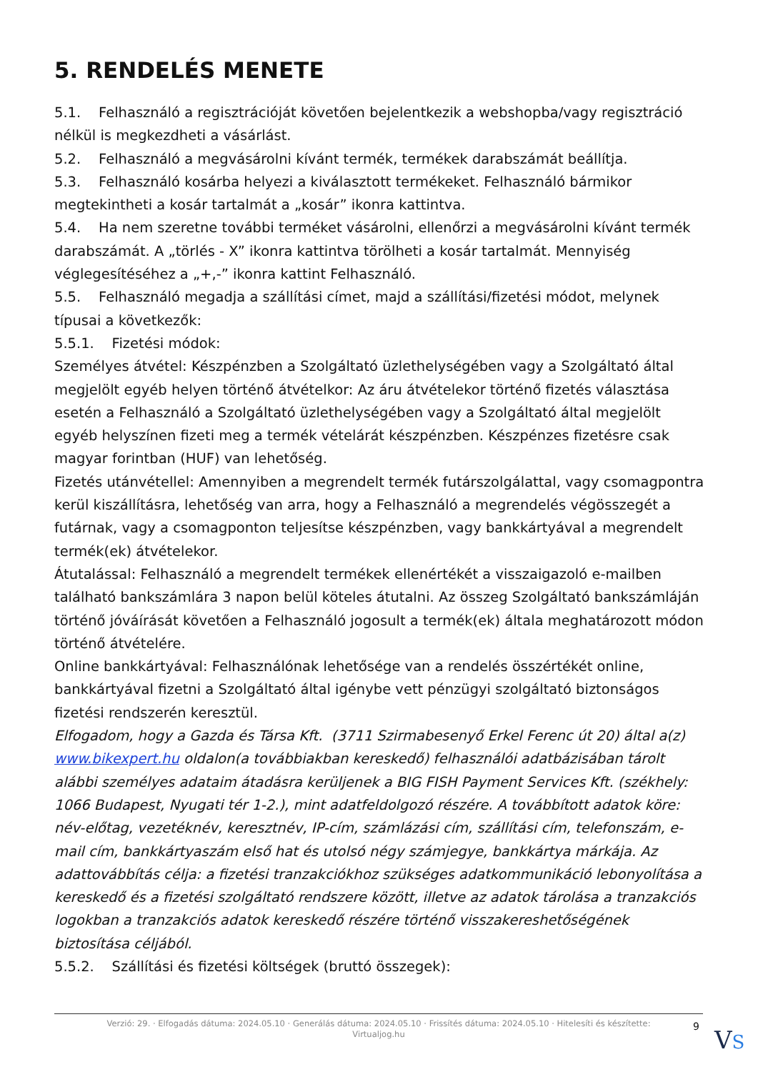5. RENDELÉS MENETE
5.1. Felhasználó a regisztrációját követően bejelentkezik a webshopba/vagy regisztráció nélkül is megkezdheti a vásárlást.
5.2. Felhasználó a megvásárolni kívánt termék, termékek darabszámát beállítja.
5.3. Felhasználó kosárba helyezi a kiválasztott termékeket. Felhasználó bármikor megtekintheti a kosár tartalmát a „kosár” ikonra kattintva.
5.4. Ha nem szeretne további terméket vásárolni, ellenőrzi a megvásárolni kívánt termék darabszámát. A „törlés - X” ikonra kattintva törölheti a kosár tartalmát. Mennyiség véglegesítéséhez a „+,-” ikonra kattint Felhasználó.
5.5. Felhasználó megadja a szállítási címet, majd a szállítási/fizetési módot, melynek típusai a következők:
5.5.1. Fizetési módok:
Személyes átvétel: Készpénzben a Szolgáltató üzlethelységében vagy a Szolgáltató által megjelölt egyéb helyen történő átvételkor: Az áru átvételekor történő fizetés választása esetén a Felhasználó a Szolgáltató üzlethelységében vagy a Szolgáltató által megjelölt egyéb helyszínen fizeti meg a termék vételárát készpénzben. Készpénzes fizetésre csak magyar forintban (HUF) van lehetőség.
Fizetés utánvétellel: Amennyiben a megrendelt termék futárszolgálattal, vagy csomagpontra kerül kiszállításra, lehetőség van arra, hogy a Felhasználó a megrendelés végösszegét a futárnak, vagy a csomagponton teljesítse készpénzben, vagy bankkártyával a megrendelt termék(ek) átvételekor.
Átutalással: Felhasználó a megrendelt termékek ellenértékét a visszaigazoló e-mailben található bankszámlára 3 napon belül köteles átutalni. Az összeg Szolgáltató bankszámláján történő jóváírását követően a Felhasználó jogosult a termék(ek) általa meghatározott módon történő átvételére.
Online bankkártyával: Felhasználónak lehetősége van a rendelés összértékét online, bankkártyával fizetni a Szolgáltató által igénybe vett pénzügyi szolgáltató biztonságos fizetési rendszerén keresztül.
Elfogadom, hogy a Gazda és Társa Kft. (3711 Szirmabesenyő Erkel Ferenc út 20) által a(z) www.bikexpert.hu oldalon(a továbbiakban kereskedő) felhasználói adatbázisában tárolt alábbi személyes adataim átadásra kerüljenek a BIG FISH Payment Services Kft. (székhely: 1066 Budapest, Nyugati tér 1-2.), mint adatfeldolgozó részére. A továbbított adatok köre: név-előtag, vezetéknév, keresztnév, IP-cím, számlázási cím, szállítási cím, telefonszám, e-mail cím, bankkártyaszám első hat és utolsó négy számjegye, bankkártya márkája. Az adattovábbítás célja: a fizetési tranzakciókhoz szükséges adatkommunikáció lebonyolítása a kereskedő és a fizetési szolgáltató rendszere között, illetve az adatok tárolása a tranzakciós logokban a tranzakciós adatok kereskedő részére történő visszakereshetőségének biztosítása céljából.
5.5.2. Szállítási és fizetési költségek (bruttó összegek):
Verzió: 29. · Elfogadás dátuma: 2024.05.10 · Generálás dátuma: 2024.05.10 · Frissítés dátuma: 2024.05.10 · Hitelesíti és készítette:
Virtualjog.hu
9 VS